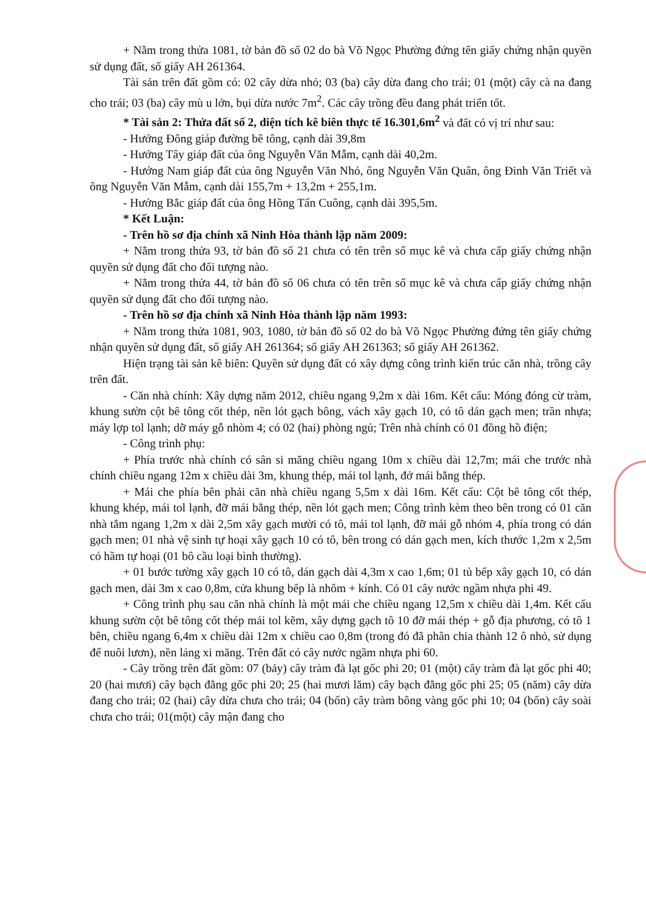+ Nằm trong thửa 1081, tờ bản đồ số 02 do bà Võ Ngọc Phường đứng tên giấy chứng nhận quyền sử dụng đất, số giấy AH 261364.
Tài sản trên đất gồm có: 02 cây dừa nhỏ; 03 (ba) cây dừa đang cho trái; 01 (một) cây cà na đang cho trái; 03 (ba) cây mù u lớn, bụi dừa nước 7m<sup>2</sup>. Các cây trồng đều đang phát triển tốt.
* Tài sản 2: Thửa đất số 2, diện tích kê biên thực tế 16.301,6m<sup>2</sup> và đất có vị trí như sau:
- Hướng Đông giáp đường bê tông, cạnh dài 39,8m
- Hướng Tây giáp đất của ông Nguyễn Văn Mẫm, cạnh dài 40,2m.
- Hướng Nam giáp đất của ông Nguyễn Văn Nhỏ, ông Nguyễn Văn Quân, ông Đinh Văn Triết và ông Nguyễn Văn Mẫm, cạnh dài 155,7m + 13,2m + 255,1m.
- Hướng Bắc giáp đất của ông Hồng Tấn Cuông, cạnh dài 395,5m.
* Kết Luận:
- Trên hồ sơ địa chính xã Ninh Hòa thành lập năm 2009:
+ Nằm trong thửa 93, tờ bản đồ số 21 chưa có tên trên sổ mục kê và chưa cấp giấy chứng nhận quyền sử dụng đất cho đối tượng nào.
+ Nằm trong thửa 44, tờ bản đồ số 06 chưa có tên trên sổ mục kê và chưa cấp giấy chứng nhận quyền sử dụng đất cho đối tượng nào.
- Trên hồ sơ địa chính xã Ninh Hòa thành lập năm 1993:
+ Nằm trong thửa 1081, 903, 1080, tờ bản đồ số 02 do bà Võ Ngọc Phường đứng tên giấy chứng nhận quyền sử dụng đất, số giấy AH 261364; số giấy AH 261363; số giấy AH 261362.
Hiện trạng tài sản kê biên: Quyền sử dụng đất có xây dựng công trình kiến trúc căn nhà, trồng cây trên đất.
- Căn nhà chính: Xây dựng năm 2012, chiều ngang 9,2m x dài 16m. Kết cấu: Móng đóng cừ tràm, khung sườn cột bê tông cốt thép, nền lót gạch bông, vách xây gạch 10, có tô dán gạch men; trần nhựa; máy lợp tol lạnh; dỡ máy gỗ nhòm 4; có 02 (hai) phòng ngủ; Trên nhà chính có 01 đồng hồ điện;
- Công trình phụ:
+ Phía trước nhà chính có sân si măng chiều ngang 10m x chiều dài 12,7m; mái che trước nhà chính chiều ngang 12m x chiều dài 3m, khung thép, mái tol lạnh, đở mái bằng thép.
+ Mái che phía bên phải căn nhà chiều ngang 5,5m x dài 16m. Kết cấu: Cột bê tông cốt thép, khung khép, mái tol lạnh, đỡ mái bằng thép, nền lót gạch men; Công trình kèm theo bên trong có 01 căn nhà tắm ngang 1,2m x dài 2,5m xây gạch mười có tô, mái tol lạnh, đỡ mái gỗ nhóm 4, phía trong có dán gạch men; 01 nhà vệ sinh tự hoại xây gạch 10 có tô, bên trong có dán gạch men, kích thước 1,2m x 2,5m có hầm tự hoại (01 bô cầu loại bình thường).
+ 01 bước tường xây gạch 10 có tô, dán gạch dài 4,3m x cao 1,6m; 01 tủ bếp xây gạch 10, có dán gạch men, dài 3m x cao 0,8m, cửa khung bếp là nhôm + kính. Có 01 cây nước ngầm nhựa phi 49.
+ Công trình phụ sau căn nhà chính là một mái che chiều ngang 12,5m x chiều dài 1,4m. Kết cấu khung sườn cột bê tông cốt thép mái tol kẽm, xây dựng gạch tô 10 đỡ mái thép + gỗ địa phương, có tô 1 bên, chiều ngang 6,4m x chiều dài 12m x chiều cao 0,8m (trong đó đã phân chia thành 12 ô nhỏ, sử dụng để nuôi lươn), nền láng xi măng. Trên đất có cây nước ngầm nhựa phi 60.
- Cây trồng trên đất gồm: 07 (bảy) cây tràm đà lạt gốc phi 20; 01 (một) cây tràm đà lạt gốc phi 40; 20 (hai mươi) cây bạch đằng gốc phi 20; 25 (hai mươi lăm) cây bạch đằng gốc phi 25; 05 (năm) cây dừa đang cho trái; 02 (hai) cây dừa chưa cho trái; 04 (bốn) cây tràm bông vàng gốc phi 10; 04 (bốn) cây soài chưa cho trái; 01(một) cây mận đang cho